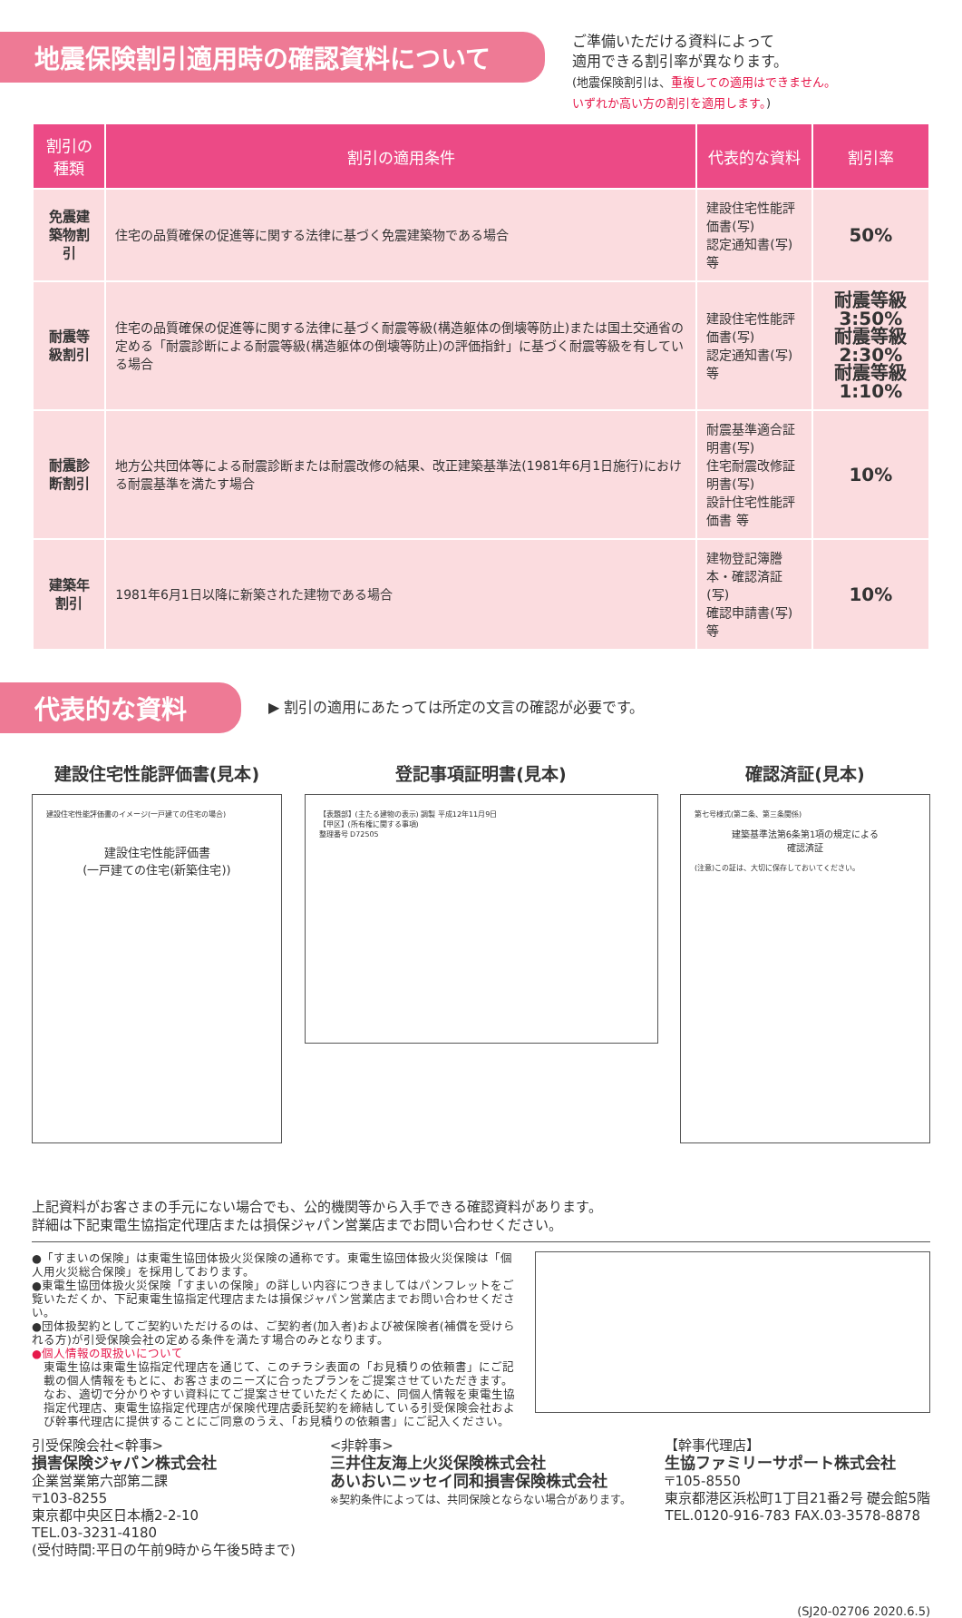地震保険割引適用時の確認資料について
ご準備いただける資料によって
適用できる割引率が異なります。
(地震保険割引は、重複しての適用はできません。
いずれか高い方の割引を適用します。)
| 割引の種類 | 割引の適用条件 | 代表的な資料 | 割引率 |
| --- | --- | --- | --- |
| 免震建築物割引 | 住宅の品質確保の促進等に関する法律に基づく免震建築物である場合 | 建設住宅性能評価書(写) 認定通知書(写) 等 | 50% |
| 耐震等級割引 | 住宅の品質確保の促進等に関する法律に基づく耐震等級(構造躯体の倒壊等防止)または国土交通省の定める「耐震診断による耐震等級(構造躯体の倒壊等防止)の評価指針」に基づく耐震等級を有している場合 | 建設住宅性能評価書(写) 認定通知書(写) 等 | 耐震等級3:50% 耐震等級2:30% 耐震等級1:10% |
| 耐震診断割引 | 地方公共団体等による耐震診断または耐震改修の結果、改正建築基準法(1981年6月1日施行)における耐震基準を満たす場合 | 耐震基準適合証明書(写) 住宅耐震改修証明書(写) 設計住宅性能評価書 等 | 10% |
| 建築年割引 | 1981年6月1日以降に新築された建物である場合 | 建物登記簿謄本・確認済証(写) 確認申請書(写) 等 | 10% |
代表的な資料
▶ 割引の適用にあたっては所定の文言の確認が必要です。
建設住宅性能評価書(見本)
建設住宅性能評価書のイメージ(一戸建ての住宅の場合)
建設住宅性能評価書
(一戸建ての住宅(新築住宅))
登記事項証明書(見本)
【表題部】(主たる建物の表示) 調製 平成12年11月9日
【甲区】(所有権に関する事項)
整理番号 D72505
確認済証(見本)
第七号様式(第二条、第三条関係)
建築基準法第6条第1項の規定による
確認済証
(注意)この証は、大切に保存しておいてください。
上記資料がお客さまの手元にない場合でも、公的機関等から入手できる確認資料があります。
詳細は下記東電生協指定代理店または損保ジャパン営業店までお問い合わせください。
●「すまいの保険」は東電生協団体扱火災保険の通称です。東電生協団体扱火災保険は「個人用火災総合保険」を採用しております。
●東電生協団体扱火災保険「すまいの保険」の詳しい内容につきましてはパンフレットをご覧いただくか、下記東電生協指定代理店または損保ジャパン営業店までお問い合わせください。
●団体扱契約としてご契約いただけるのは、ご契約者(加入者)および被保険者(補償を受けられる方)が引受保険会社の定める条件を満たす場合のみとなります。
●個人情報の取扱いについて
東電生協は東電生協指定代理店を通じて、このチラシ表面の「お見積りの依頼書」にご記載の個人情報をもとに、お客さまのニーズに合ったプランをご提案させていただきます。なお、適切で分かりやすい資料にてご提案させていただくために、同個人情報を東電生協指定代理店、東電生協指定代理店が保険代理店委託契約を締結している引受保険会社および幹事代理店に提供することにご同意のうえ、「お見積りの依頼書」にご記入ください。
引受保険会社<幹事>
損害保険ジャパン株式会社
企業営業第六部第二課
〒103-8255
東京都中央区日本橋2-2-10
TEL.03-3231-4180
(受付時間:平日の午前9時から午後5時まで)
<非幹事>
三井住友海上火災保険株式会社
あいおいニッセイ同和損害保険株式会社
※契約条件によっては、共同保険とならない場合があります。
【幹事代理店】
生協ファミリーサポート株式会社
〒105-8550
東京都港区浜松町1丁目21番2号 礎会館5階
TEL.0120-916-783 FAX.03-3578-8878
(SJ20-02706 2020.6.5)